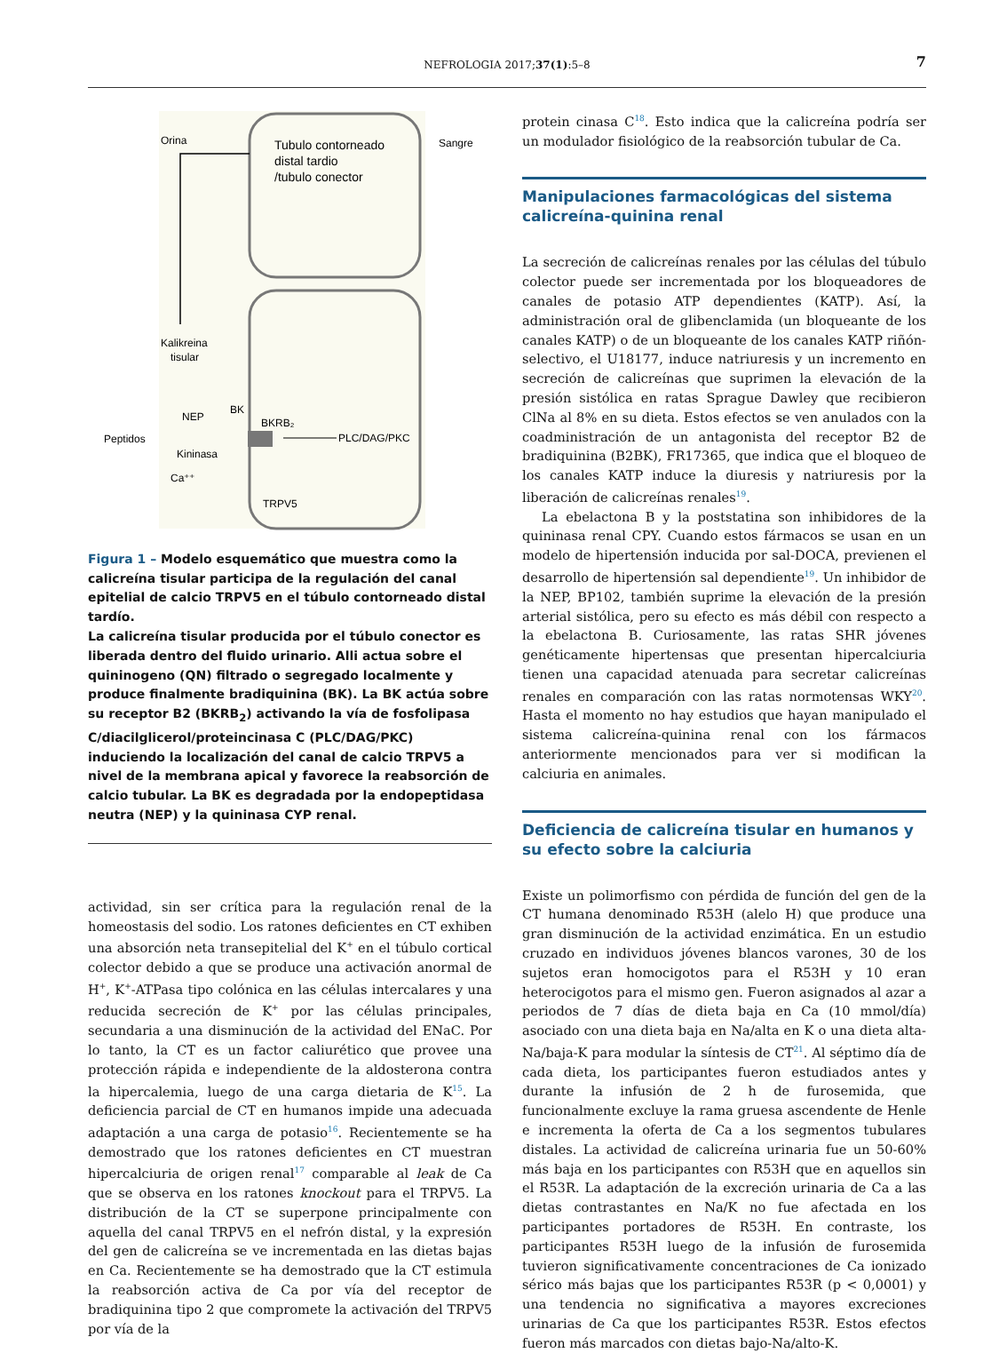NEFROLOGIA 2017;37(1):5–8
7
Orina
Sangre
Tubulo contorneado
distal tardio
/tubulo conector
Kalikreina
tisular
NEP
BK
BKRB₂
Peptidos
Kininasa
Ca⁺⁺
PLC/DAG/PKC
TRPV5
Figura 1 – Modelo esquemático que muestra como la calicreína tisular participa de la regulación del canal epitelial de calcio TRPV5 en el túbulo contorneado distal tardío.
La calicreína tisular producida por el túbulo conector es liberada dentro del fluido urinario. Alli actua sobre el quininogeno (QN) filtrado o segregado localmente y produce finalmente bradiquinina (BK). La BK actúa sobre su receptor B2 (BKRB<sub>2</sub>) activando la vía de fosfolipasa C/diacilglicerol/proteincinasa C (PLC/DAG/PKC) induciendo la localización del canal de calcio TRPV5 a nivel de la membrana apical y favorece la reabsorción de calcio tubular. La BK es degradada por la endopeptidasa neutra (NEP) y la quininasa CYP renal.
actividad, sin ser crítica para la regulación renal de la homeostasis del sodio. Los ratones deficientes en CT exhiben una absorción neta transepitelial del K<sup>+</sup> en el túbulo cortical colector debido a que se produce una activación anormal de H<sup>+</sup>, K<sup>+</sup>-ATPasa tipo colónica en las células intercalares y una reducida secreción de K<sup>+</sup> por las células principales, secundaria a una disminución de la actividad del ENaC. Por lo tanto, la CT es un factor caliurético que provee una protección rápida e independiente de la aldosterona contra la hipercalemia, luego de una carga dietaria de K<sup>15</sup>. La deficiencia parcial de CT en humanos impide una adecuada adaptación a una carga de potasio<sup>16</sup>. Recientemente se ha demostrado que los ratones deficientes en CT muestran hipercalciuria de origen renal<sup>17</sup> comparable al leak de Ca que se observa en los ratones knockout para el TRPV5. La distribución de la CT se superpone principalmente con aquella del canal TRPV5 en el nefrón distal, y la expresión del gen de calicreína se ve incrementada en las dietas bajas en Ca. Recientemente se ha demostrado que la CT estimula la reabsorción activa de Ca por vía del receptor de bradiquinina tipo 2 que compromete la activación del TRPV5 por vía de la
protein cinasa C<sup>18</sup>. Esto indica que la calicreína podría ser un modulador fisiológico de la reabsorción tubular de Ca.
Manipulaciones farmacológicas del sistema calicreína-quinina renal
La secreción de calicreínas renales por las células del túbulo colector puede ser incrementada por los bloqueadores de canales de potasio ATP dependientes (KATP). Así, la administración oral de glibenclamida (un bloqueante de los canales KATP) o de un bloqueante de los canales KATP riñón-selectivo, el U18177, induce natriuresis y un incremento en secreción de calicreínas que suprimen la elevación de la presión sistólica en ratas Sprague Dawley que recibieron ClNa al 8% en su dieta. Estos efectos se ven anulados con la coadministración de un antagonista del receptor B2 de bradiquinina (B2BK), FR17365, que indica que el bloqueo de los canales KATP induce la diuresis y natriuresis por la liberación de calicreínas renales<sup>19</sup>.
La ebelactona B y la poststatina son inhibidores de la quininasa renal CPY. Cuando estos fármacos se usan en un modelo de hipertensión inducida por sal-DOCA, previenen el desarrollo de hipertensión sal dependiente<sup>19</sup>. Un inhibidor de la NEP, BP102, también suprime la elevación de la presión arterial sistólica, pero su efecto es más débil con respecto a la ebelactona B. Curiosamente, las ratas SHR jóvenes genéticamente hipertensas que presentan hipercalciuria tienen una capacidad atenuada para secretar calicreínas renales en comparación con las ratas normotensas WKY<sup>20</sup>. Hasta el momento no hay estudios que hayan manipulado el sistema calicreína-quinina renal con los fármacos anteriormente mencionados para ver si modifican la calciuria en animales.
Deficiencia de calicreína tisular en humanos y su efecto sobre la calciuria
Existe un polimorfismo con pérdida de función del gen de la CT humana denominado R53H (alelo H) que produce una gran disminución de la actividad enzimática. En un estudio cruzado en individuos jóvenes blancos varones, 30 de los sujetos eran homocigotos para el R53H y 10 eran heterocigotos para el mismo gen. Fueron asignados al azar a periodos de 7 días de dieta baja en Ca (10 mmol/día) asociado con una dieta baja en Na/alta en K o una dieta alta-Na/baja-K para modular la síntesis de CT<sup>21</sup>. Al séptimo día de cada dieta, los participantes fueron estudiados antes y durante la infusión de 2 h de furosemida, que funcionalmente excluye la rama gruesa ascendente de Henle e incrementa la oferta de Ca a los segmentos tubulares distales. La actividad de calicreína urinaria fue un 50-60% más baja en los participantes con R53H que en aquellos sin el R53R. La adaptación de la excreción urinaria de Ca a las dietas contrastantes en Na/K no fue afectada en los participantes portadores de R53H. En contraste, los participantes R53H luego de la infusión de furosemida tuvieron significativamente concentraciones de Ca ionizado sérico más bajas que los participantes R53R (p < 0,0001) y una tendencia no significativa a mayores excreciones urinarias de Ca que los participantes R53R. Estos efectos fueron más marcados con dietas bajo-Na/alto-K.